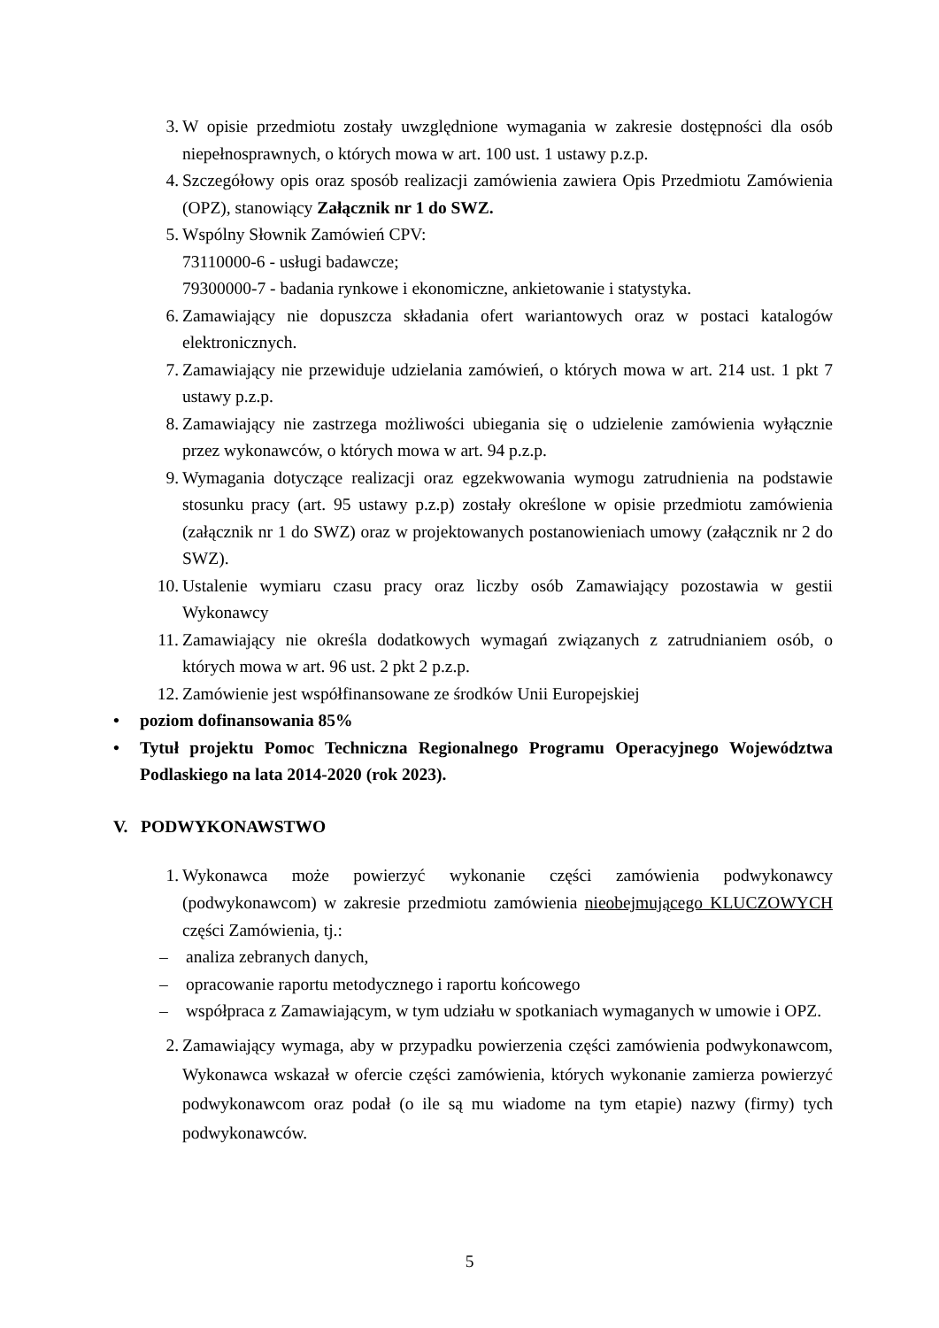3. W opisie przedmiotu zostały uwzględnione wymagania w zakresie dostępności dla osób niepełnosprawnych, o których mowa w art. 100 ust. 1 ustawy p.z.p.
4. Szczegółowy opis oraz sposób realizacji zamówienia zawiera Opis Przedmiotu Zamówienia (OPZ), stanowiący Załącznik nr 1 do SWZ.
5. Wspólny Słownik Zamówień CPV:
73110000-6 - usługi badawcze;
79300000-7 - badania rynkowe i ekonomiczne, ankietowanie i statystyka.
6. Zamawiający nie dopuszcza składania ofert wariantowych oraz w postaci katalogów elektronicznych.
7. Zamawiający nie przewiduje udzielania zamówień, o których mowa w art. 214 ust. 1 pkt 7 ustawy p.z.p.
8. Zamawiający nie zastrzega możliwości ubiegania się o udzielenie zamówienia wyłącznie przez wykonawców, o których mowa w art. 94 p.z.p.
9. Wymagania dotyczące realizacji oraz egzekwowania wymogu zatrudnienia na podstawie stosunku pracy (art. 95 ustawy p.z.p) zostały określone w opisie przedmiotu zamówienia (załącznik nr 1 do SWZ) oraz w projektowanych postanowieniach umowy (załącznik nr 2 do SWZ).
10. Ustalenie wymiaru czasu pracy oraz liczby osób Zamawiający pozostawia w gestii Wykonawcy
11. Zamawiający nie określa dodatkowych wymagań związanych z zatrudnianiem osób, o których mowa w art. 96 ust. 2 pkt 2 p.z.p.
12. Zamówienie jest współfinansowane ze środków Unii Europejskiej
• poziom dofinansowania 85%
• Tytuł projektu Pomoc Techniczna Regionalnego Programu Operacyjnego Województwa Podlaskiego na lata 2014-2020 (rok 2023).
V. PODWYKONAWSTWO
1. Wykonawca może powierzyć wykonanie części zamówienia podwykonawcy (podwykonawcom) w zakresie przedmiotu zamówienia nieobejmującego KLUCZOWYCH części Zamówienia, tj.:
– analiza zebranych danych,
– opracowanie raportu metodycznego i raportu końcowego
– współpraca z Zamawiającym, w tym udziału w spotkaniach wymaganych w umowie i OPZ.
2. Zamawiający wymaga, aby w przypadku powierzenia części zamówienia podwykonawcom, Wykonawca wskazał w ofercie części zamówienia, których wykonanie zamierza powierzyć podwykonawcom oraz podał (o ile są mu wiadome na tym etapie) nazwy (firmy) tych podwykonawców.
5